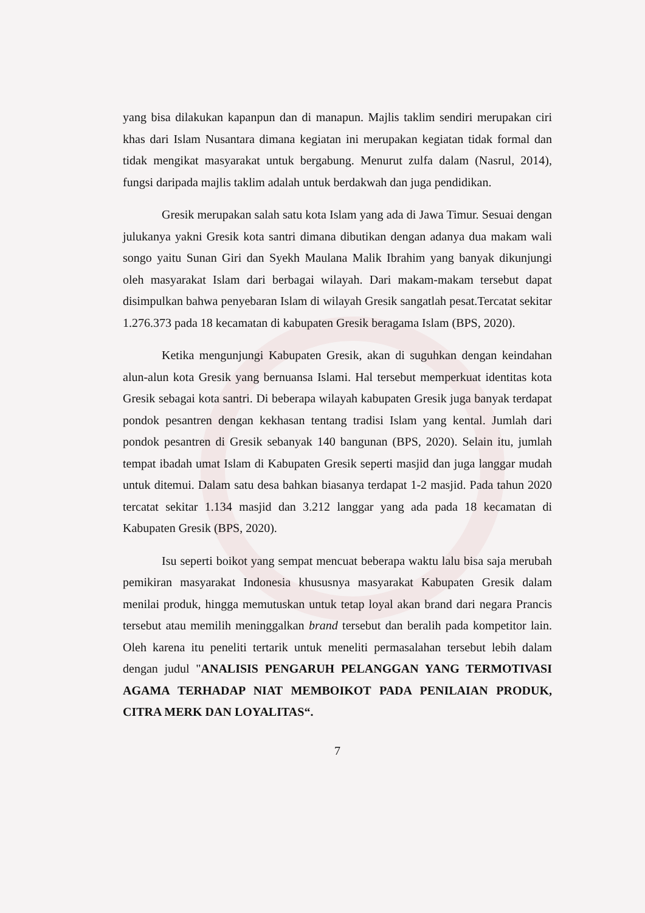yang bisa dilakukan kapanpun dan di manapun. Majlis taklim sendiri merupakan ciri khas dari Islam Nusantara dimana kegiatan ini merupakan kegiatan tidak formal dan tidak mengikat masyarakat untuk bergabung. Menurut zulfa dalam (Nasrul, 2014), fungsi daripada majlis taklim adalah untuk berdakwah dan juga pendidikan.
Gresik merupakan salah satu kota Islam yang ada di Jawa Timur. Sesuai dengan julukanya yakni Gresik kota santri dimana dibutikan dengan adanya dua makam wali songo yaitu Sunan Giri dan Syekh Maulana Malik Ibrahim yang banyak dikunjungi oleh masyarakat Islam dari berbagai wilayah. Dari makam-makam tersebut dapat disimpulkan bahwa penyebaran Islam di wilayah Gresik sangatlah pesat.Tercatat sekitar 1.276.373 pada 18 kecamatan di kabupaten Gresik beragama Islam (BPS, 2020).
Ketika mengunjungi Kabupaten Gresik, akan di suguhkan dengan keindahan alun-alun kota Gresik yang bernuansa Islami. Hal tersebut memperkuat identitas kota Gresik sebagai kota santri. Di beberapa wilayah kabupaten Gresik juga banyak terdapat pondok pesantren dengan kekhasan tentang tradisi Islam yang kental. Jumlah dari pondok pesantren di Gresik sebanyak 140 bangunan (BPS, 2020). Selain itu, jumlah tempat ibadah umat Islam di Kabupaten Gresik seperti masjid dan juga langgar mudah untuk ditemui. Dalam satu desa bahkan biasanya terdapat 1-2 masjid. Pada tahun 2020 tercatat sekitar 1.134 masjid dan 3.212 langgar yang ada pada 18 kecamatan di Kabupaten Gresik (BPS, 2020).
Isu seperti boikot yang sempat mencuat beberapa waktu lalu bisa saja merubah pemikiran masyarakat Indonesia khususnya masyarakat Kabupaten Gresik dalam menilai produk, hingga memutuskan untuk tetap loyal akan brand dari negara Prancis tersebut atau memilih meninggalkan brand tersebut dan beralih pada kompetitor lain. Oleh karena itu peneliti tertarik untuk meneliti permasalahan tersebut lebih dalam dengan judul "ANALISIS PENGARUH PELANGGAN YANG TERMOTIVASI AGAMA TERHADAP NIAT MEMBOIKOT PADA PENILAIAN PRODUK, CITRA MERK DAN LOYALITAS“.
7